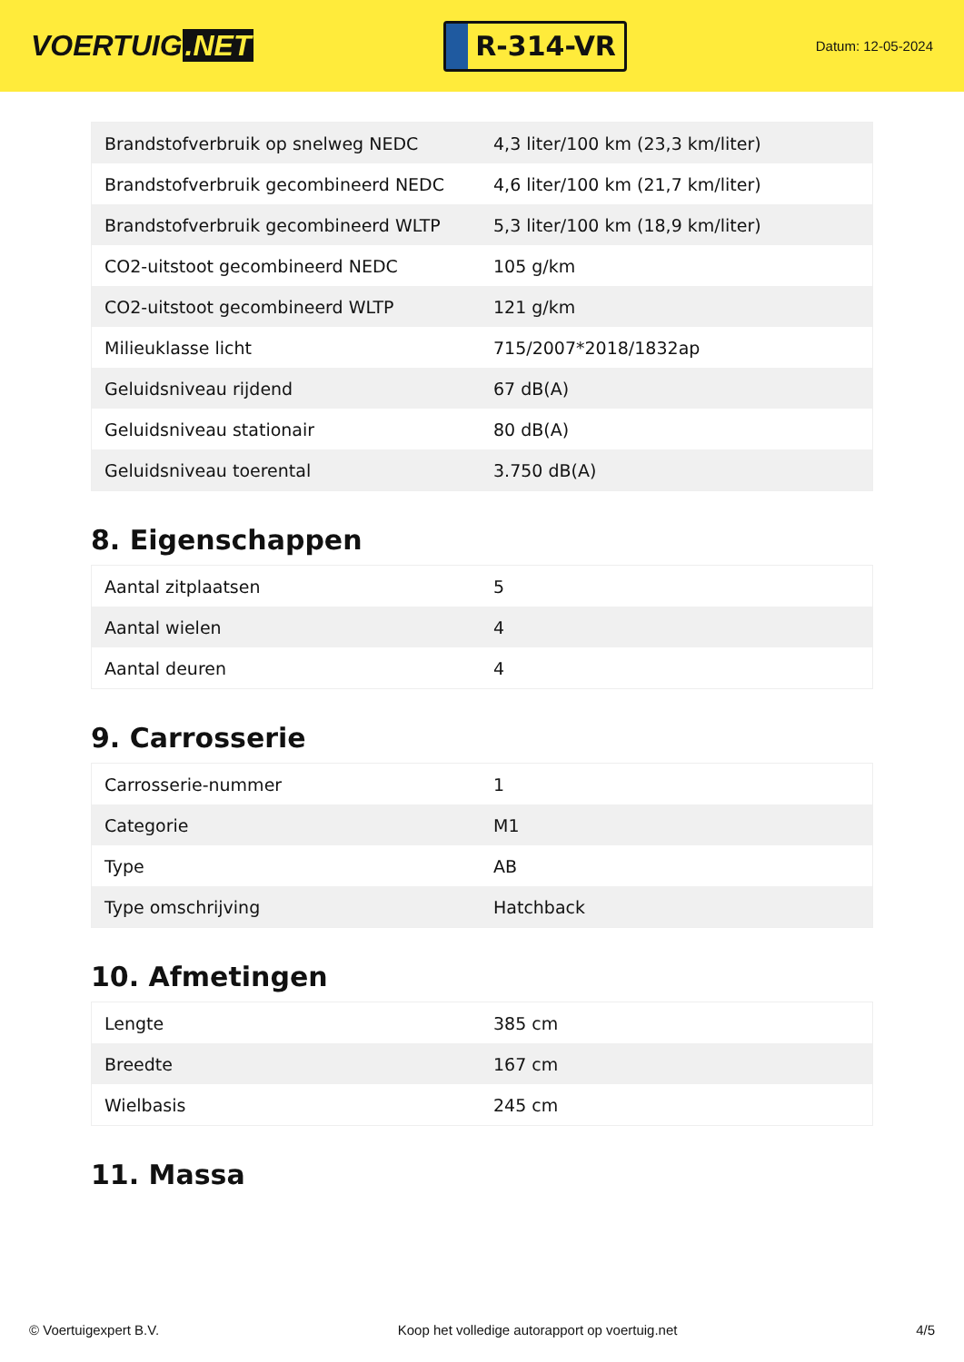VOERTUIG.NET
R-314-VR
Datum: 12-05-2024
| Brandstofverbruik op snelweg NEDC | 4,3 liter/100 km (23,3 km/liter) |
| Brandstofverbruik gecombineerd NEDC | 4,6 liter/100 km (21,7 km/liter) |
| Brandstofverbruik gecombineerd WLTP | 5,3 liter/100 km (18,9 km/liter) |
| CO2-uitstoot gecombineerd NEDC | 105 g/km |
| CO2-uitstoot gecombineerd WLTP | 121 g/km |
| Milieuklasse licht | 715/2007*2018/1832ap |
| Geluidsniveau rijdend | 67 dB(A) |
| Geluidsniveau stationair | 80 dB(A) |
| Geluidsniveau toerental | 3.750 dB(A) |
8. Eigenschappen
| Aantal zitplaatsen | 5 |
| Aantal wielen | 4 |
| Aantal deuren | 4 |
9. Carrosserie
| Carrosserie-nummer | 1 |
| Categorie | M1 |
| Type | AB |
| Type omschrijving | Hatchback |
10. Afmetingen
| Lengte | 385 cm |
| Breedte | 167 cm |
| Wielbasis | 245 cm |
11. Massa
© Voertuigexpert B.V. Koop het volledige autorapport op voertuig.net 4/5